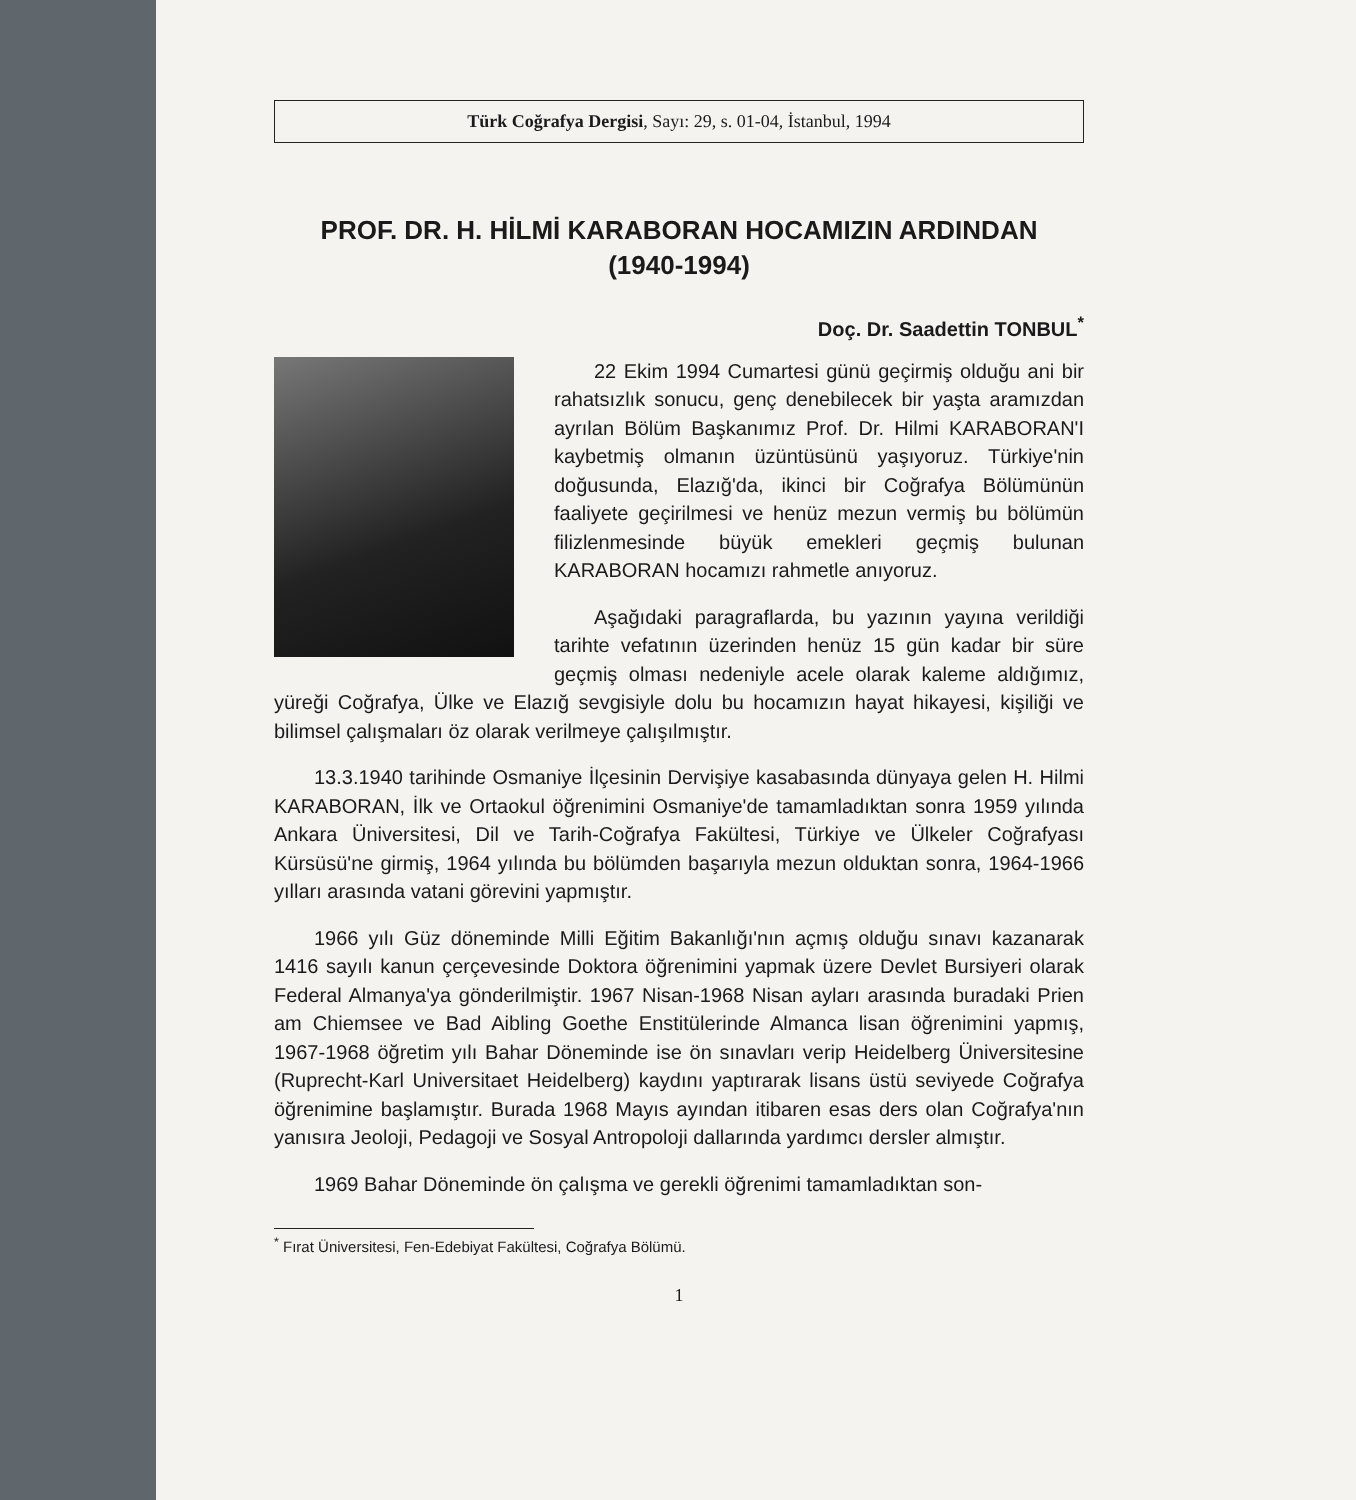Türk Coğrafya Dergisi, Sayı: 29, s. 01-04, İstanbul, 1994
PROF. DR. H. HİLMİ KARABORAN HOCAMIZIN ARDINDAN
(1940-1994)
Doç. Dr. Saadettin TONBUL<sup>*</sup>
22 Ekim 1994 Cumartesi günü geçirmiş olduğu ani bir rahatsızlık sonucu, genç denebilecek bir yaşta aramızdan ayrılan Bölüm Başkanımız Prof. Dr. Hilmi KARABORAN'I kaybetmiş olmanın üzüntüsünü yaşıyoruz. Türkiye'nin doğusunda, Elazığ'da, ikinci bir Coğrafya Bölümünün faaliyete geçirilmesi ve henüz mezun vermiş bu bölümün filizlenmesinde büyük emekleri geçmiş bulunan KARABORAN hocamızı rahmetle anıyoruz.
Aşağıdaki paragraflarda, bu yazının yayına verildiği tarihte vefatının üzerinden henüz 15 gün kadar bir süre geçmiş olması nedeniyle acele olarak kaleme aldığımız, yüreği Coğrafya, Ülke ve Elazığ sevgisiyle dolu bu hocamızın hayat hikayesi, kişiliği ve bilimsel çalışmaları öz olarak verilmeye çalışılmıştır.
13.3.1940 tarihinde Osmaniye İlçesinin Dervişiye kasabasında dünyaya gelen H. Hilmi KARABORAN, İlk ve Ortaokul öğrenimini Osmaniye'de tamamladıktan sonra 1959 yılında Ankara Üniversitesi, Dil ve Tarih-Coğrafya Fakültesi, Türkiye ve Ülkeler Coğrafyası Kürsüsü'ne girmiş, 1964 yılında bu bölümden başarıyla mezun olduktan sonra, 1964-1966 yılları arasında vatani görevini yapmıştır.
1966 yılı Güz döneminde Milli Eğitim Bakanlığı'nın açmış olduğu sınavı kazanarak 1416 sayılı kanun çerçevesinde Doktora öğrenimini yapmak üzere Devlet Bursiyeri olarak Federal Almanya'ya gönderilmiştir. 1967 Nisan-1968 Nisan ayları arasında buradaki Prien am Chiemsee ve Bad Aibling Goethe Enstitülerinde Almanca lisan öğrenimini yapmış, 1967-1968 öğretim yılı Bahar Döneminde ise ön sınavları verip Heidelberg Üniversitesine (Ruprecht-Karl Universitaet Heidelberg) kaydını yaptırarak lisans üstü seviyede Coğrafya öğrenimine başlamıştır. Burada 1968 Mayıs ayından itibaren esas ders olan Coğrafya'nın yanısıra Jeoloji, Pedagoji ve Sosyal Antropoloji dallarında yardımcı dersler almıştır.
1969 Bahar Döneminde ön çalışma ve gerekli öğrenimi tamamladıktan son-
<sup>*</sup> Fırat Üniversitesi, Fen-Edebiyat Fakültesi, Coğrafya Bölümü.
1